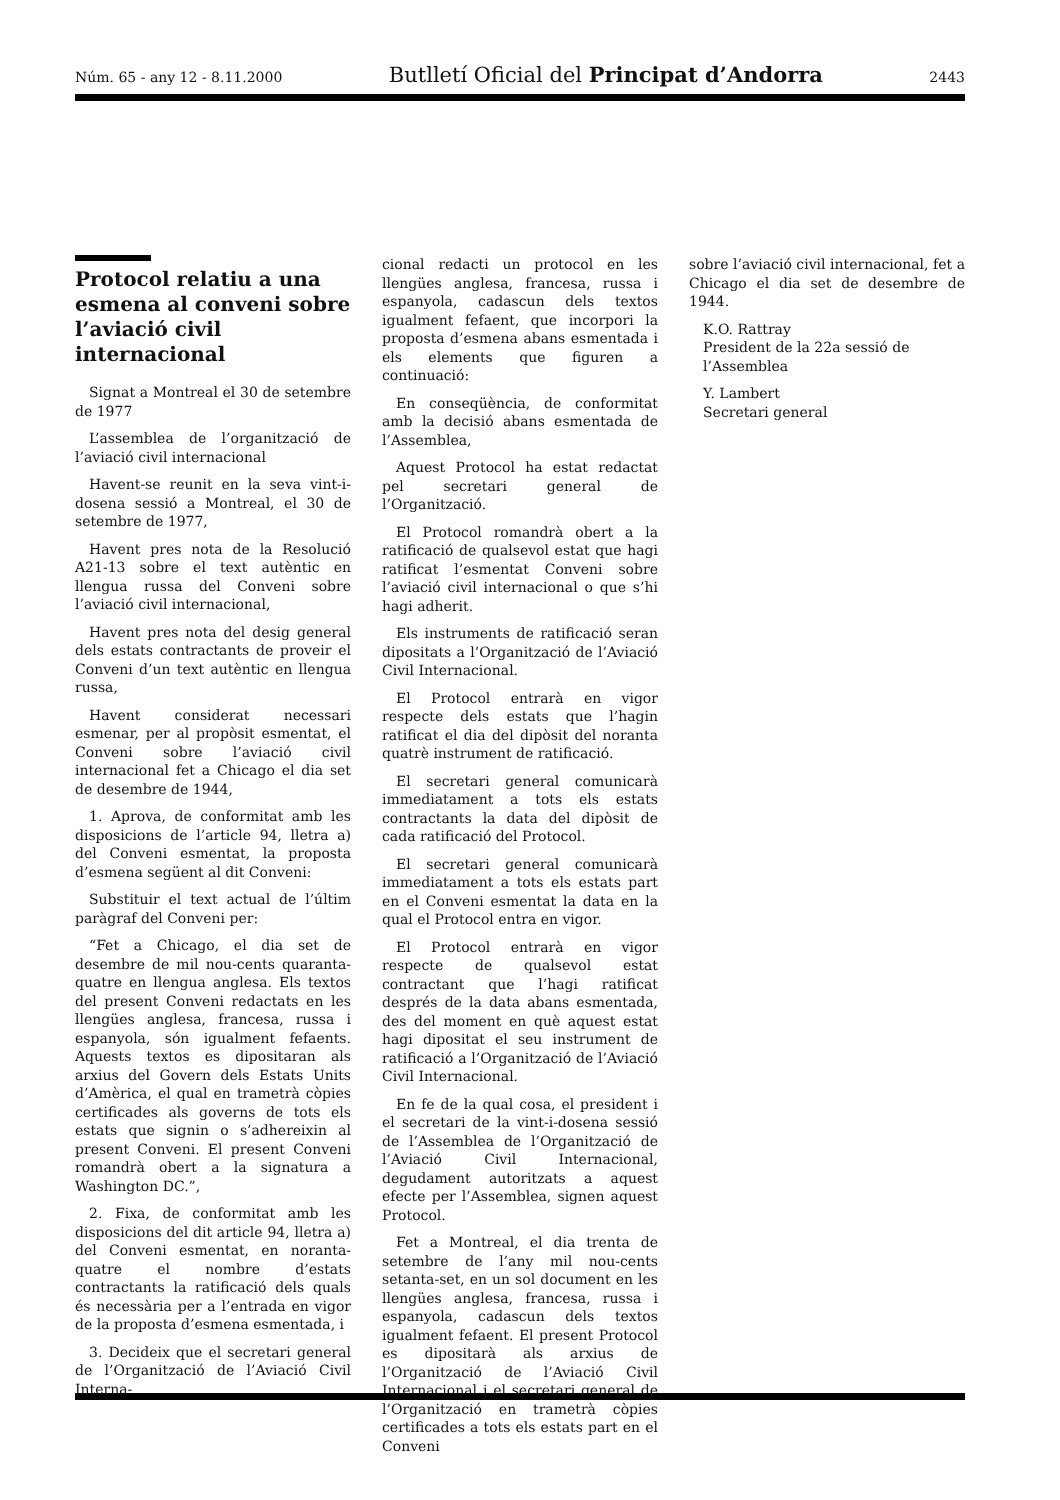Núm. 65 - any 12 - 8.11.2000 Butlletí Oficial del Principat d’Andorra 2443
Protocol relatiu a una esmena al conveni sobre l’aviació civil internacional
Signat a Montreal el 30 de setembre de 1977
L’assemblea de l’organització de l’aviació civil internacional
Havent-se reunit en la seva vint-i-dosena sessió a Montreal, el 30 de setembre de 1977,
Havent pres nota de la Resolució A21-13 sobre el text autèntic en llengua russa del Conveni sobre l’aviació civil internacional,
Havent pres nota del desig general dels estats contractants de proveir el Conveni d’un text autèntic en llengua russa,
Havent considerat necessari esmenar, per al propòsit esmentat, el Conveni sobre l’aviació civil internacional fet a Chicago el dia set de desembre de 1944,
1. Aprova, de conformitat amb les disposicions de l’article 94, lletra a) del Conveni esmentat, la proposta d’esmena següent al dit Conveni:
Substituir el text actual de l’últim paràgraf del Conveni per:
“Fet a Chicago, el dia set de desembre de mil nou-cents quaranta-quatre en llengua anglesa. Els textos del present Conveni redactats en les llengües anglesa, francesa, russa i espanyola, són igualment fefaents. Aquests textos es dipositaran als arxius del Govern dels Estats Units d’Amèrica, el qual en trametrà còpies certificades als governs de tots els estats que signin o s’adhereixin al present Conveni. El present Conveni romandrà obert a la signatura a Washington DC.”,
2. Fixa, de conformitat amb les disposicions del dit article 94, lletra a) del Conveni esmentat, en noranta-quatre el nombre d’estats contractants la ratificació dels quals és necessària per a l’entrada en vigor de la proposta d’esmena esmentada, i
3. Decideix que el secretari general de l’Organització de l’Aviació Civil Interna-
cional redacti un protocol en les llengües anglesa, francesa, russa i espanyola, cadascun dels textos igualment fefaent, que incorpori la proposta d’esmena abans esmentada i els elements que figuren a continuació:
En conseqüència, de conformitat amb la decisió abans esmentada de l’Assemblea,
Aquest Protocol ha estat redactat pel secretari general de l’Organització.
El Protocol romandrà obert a la ratificació de qualsevol estat que hagi ratificat l’esmentat Conveni sobre l’aviació civil internacional o que s’hi hagi adherit.
Els instruments de ratificació seran dipositats a l’Organització de l’Aviació Civil Internacional.
El Protocol entrarà en vigor respecte dels estats que l’hagin ratificat el dia del dipòsit del noranta quatrè instrument de ratificació.
El secretari general comunicarà immediatament a tots els estats contractants la data del dipòsit de cada ratificació del Protocol.
El secretari general comunicarà immediatament a tots els estats part en el Conveni esmentat la data en la qual el Protocol entra en vigor.
El Protocol entrarà en vigor respecte de qualsevol estat contractant que l’hagi ratificat després de la data abans esmentada, des del moment en què aquest estat hagi dipositat el seu instrument de ratificació a l’Organització de l’Aviació Civil Internacional.
En fe de la qual cosa, el president i el secretari de la vint-i-dosena sessió de l’Assemblea de l’Organització de l’Aviació Civil Internacional, degudament autoritzats a aquest efecte per l’Assemblea, signen aquest Protocol.
Fet a Montreal, el dia trenta de setembre de l’any mil nou-cents setanta-set, en un sol document en les llengües anglesa, francesa, russa i espanyola, cadascun dels textos igualment fefaent. El present Protocol es dipositarà als arxius de l’Organització de l’Aviació Civil Internacional i el secretari general de l’Organització en trametrà còpies certificades a tots els estats part en el Conveni
sobre l’aviació civil internacional, fet a Chicago el dia set de desembre de 1944.
K.O. Rattray
President de la 22a sessió de l’Assemblea
Y. Lambert
Secretari general